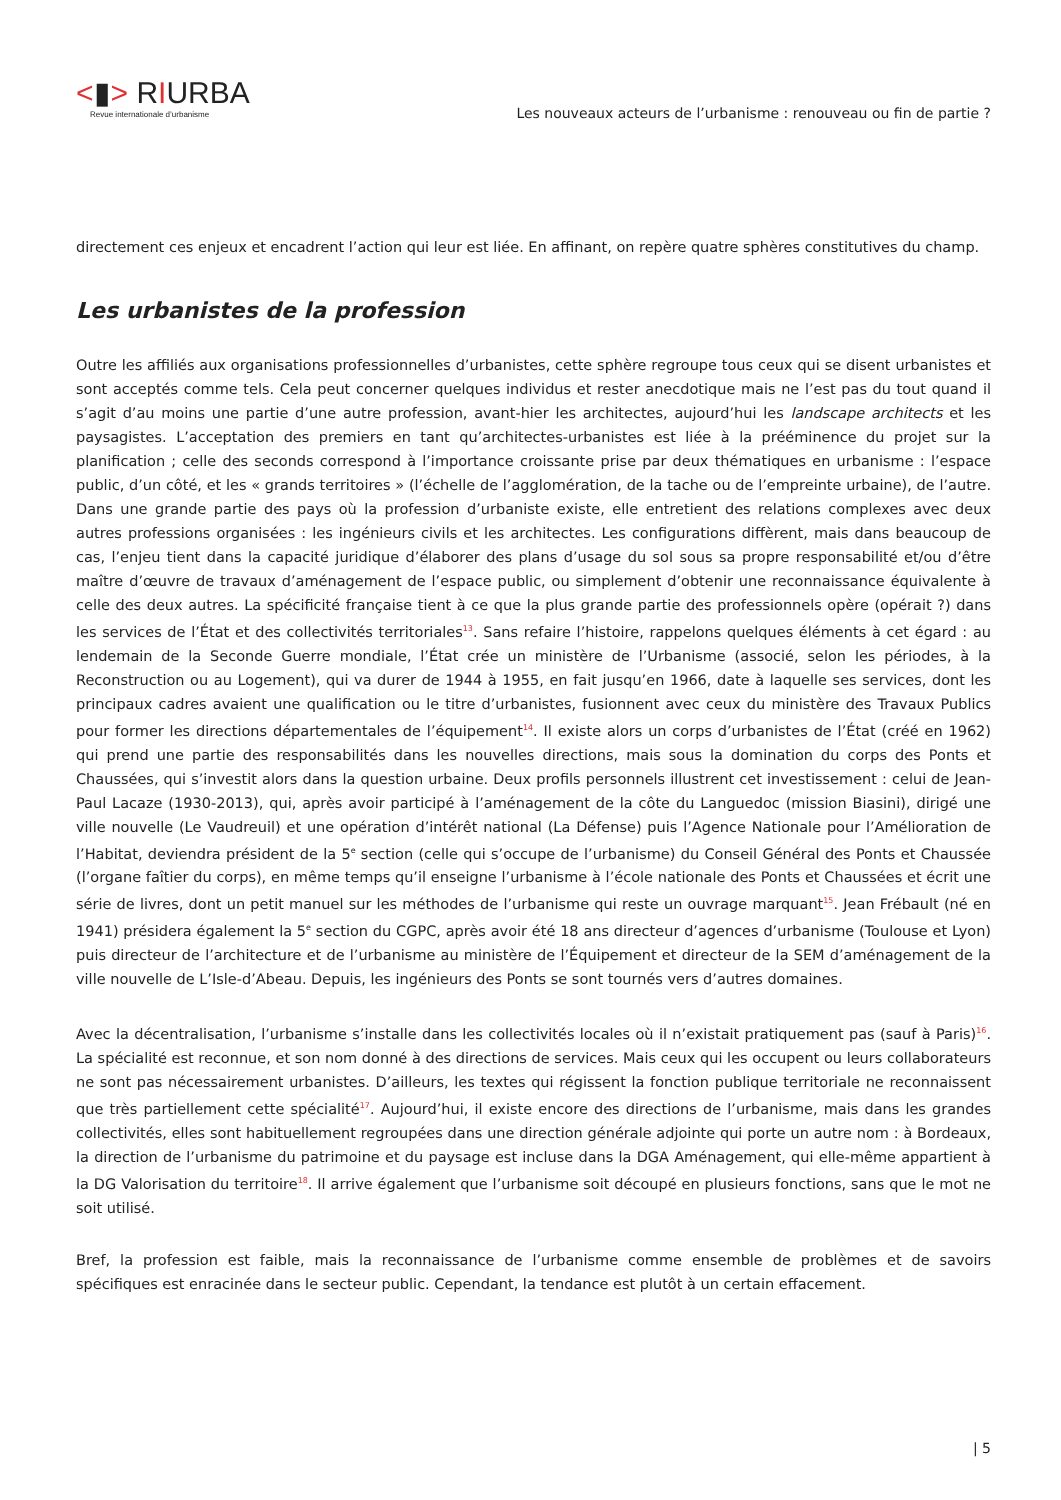<▮> RIURBA
Revue internationale d’urbanisme
Les nouveaux acteurs de l’urbanisme : renouveau ou fin de partie ?
directement ces enjeux et encadrent l’action qui leur est liée. En affinant, on repère quatre sphères constitutives du champ.
Les urbanistes de la profession
Outre les affiliés aux organisations professionnelles d’urbanistes, cette sphère regroupe tous ceux qui se disent urbanistes et sont acceptés comme tels. Cela peut concerner quelques individus et rester anecdotique mais ne l’est pas du tout quand il s’agit d’au moins une partie d’une autre profession, avant-hier les architectes, aujourd’hui les landscape architects et les paysagistes. L’acceptation des premiers en tant qu’architectes-urbanistes est liée à la prééminence du projet sur la planification ; celle des seconds correspond à l’importance croissante prise par deux thématiques en urbanisme : l’espace public, d’un côté, et les « grands territoires » (l’échelle de l’agglomération, de la tache ou de l’empreinte urbaine), de l’autre. Dans une grande partie des pays où la profession d’urbaniste existe, elle entretient des relations complexes avec deux autres professions organisées : les ingénieurs civils et les architectes. Les configurations diffèrent, mais dans beaucoup de cas, l’enjeu tient dans la capacité juridique d’élaborer des plans d’usage du sol sous sa propre responsabilité et/ou d’être maître d’œuvre de travaux d’aménagement de l’espace public, ou simplement d’obtenir une reconnaissance équivalente à celle des deux autres. La spécificité française tient à ce que la plus grande partie des professionnels opère (opérait ?) dans les services de l’État et des collectivités territoriales<sup>13</sup>. Sans refaire l’histoire, rappelons quelques éléments à cet égard : au lendemain de la Seconde Guerre mondiale, l’État crée un ministère de l’Urbanisme (associé, selon les périodes, à la Reconstruction ou au Logement), qui va durer de 1944 à 1955, en fait jusqu’en 1966, date à laquelle ses services, dont les principaux cadres avaient une qualification ou le titre d’urbanistes, fusionnent avec ceux du ministère des Travaux Publics pour former les directions départementales de l’équipement<sup>14</sup>. Il existe alors un corps d’urbanistes de l’État (créé en 1962) qui prend une partie des responsabilités dans les nouvelles directions, mais sous la domination du corps des Ponts et Chaussées, qui s’investit alors dans la question urbaine. Deux profils personnels illustrent cet investissement : celui de Jean-Paul Lacaze (1930-2013), qui, après avoir participé à l’aménagement de la côte du Languedoc (mission Biasini), dirigé une ville nouvelle (Le Vaudreuil) et une opération d’intérêt national (La Défense) puis l’Agence Nationale pour l’Amélioration de l’Habitat, deviendra président de la 5<sup>e</sup> section (celle qui s’occupe de l’urbanisme) du Conseil Général des Ponts et Chaussée (l’organe faîtier du corps), en même temps qu’il enseigne l’urbanisme à l’école nationale des Ponts et Chaussées et écrit une série de livres, dont un petit manuel sur les méthodes de l’urbanisme qui reste un ouvrage marquant<sup>15</sup>. Jean Frébault (né en 1941) présidera également la 5<sup>e</sup> section du CGPC, après avoir été 18 ans directeur d’agences d’urbanisme (Toulouse et Lyon) puis directeur de l’architecture et de l’urbanisme au ministère de l’Équipement et directeur de la SEM d’aménagement de la ville nouvelle de L’Isle-d’Abeau. Depuis, les ingénieurs des Ponts se sont tournés vers d’autres domaines.
Avec la décentralisation, l’urbanisme s’installe dans les collectivités locales où il n’existait pratiquement pas (sauf à Paris)<sup>16</sup>. La spécialité est reconnue, et son nom donné à des directions de services. Mais ceux qui les occupent ou leurs collaborateurs ne sont pas nécessairement urbanistes. D’ailleurs, les textes qui régissent la fonction publique territoriale ne reconnaissent que très partiellement cette spécialité<sup>17</sup>. Aujourd’hui, il existe encore des directions de l’urbanisme, mais dans les grandes collectivités, elles sont habituellement regroupées dans une direction générale adjointe qui porte un autre nom : à Bordeaux, la direction de l’urbanisme du patrimoine et du paysage est incluse dans la DGA Aménagement, qui elle-même appartient à la DG Valorisation du territoire<sup>18</sup>. Il arrive également que l’urbanisme soit découpé en plusieurs fonctions, sans que le mot ne soit utilisé.
Bref, la profession est faible, mais la reconnaissance de l’urbanisme comme ensemble de problèmes et de savoirs spécifiques est enracinée dans le secteur public. Cependant, la tendance est plutôt à un certain effacement.
| 5